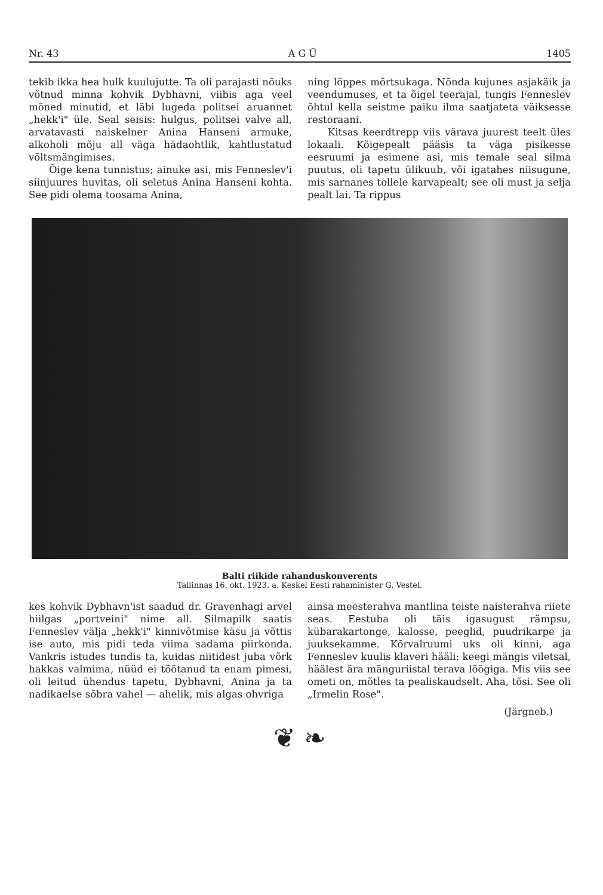Nr. 43 A G Ü 1405
tekib ikka hea hulk kuulujutte. Ta oli parajasti nõuks võtnud minna kohvik Dybhavni, viibis aga veel mõned minutid, et läbi lugeda politsei aruannet „hekk'i" üle. Seal seisis: hulgus, politsei valve all, arvatavasti naiskelner Anina Hanseni armuke, alkoholi mõju all väga hädaohtlik, kahtlustatud võltsmängimises.
Õige kena tunnistus; ainuke asi, mis Fenneslev'i siinjuures huvitas, oli seletus Anina Hanseni kohta. See pidi olema toosama Anina,
ning lõppes mõrtsukaga. Nõnda kujunes asjakäik ja veendumuses, et ta õigel teerajal, tungis Fenneslev õhtul kella seistme paiku ilma saatjateta väiksesse restoraani.
Kitsas keerdtrepp viis värava juurest teelt üles lokaali. Kõigepealt pääsis ta väga pisikesse eesruumi ja esimene asi, mis temale seal silma puutus, oli tapetu ülikuub, või igatahes niisugune, mis sarnanes tollele karvapealt; see oli must ja selja pealt lai. Ta rippus
Balti riikide rahanduskonverents
Tallinnas 16. okt. 1923. a. Keskel Eesti rahaminister G. Vestel.
kes kohvik Dybhavn'ist saadud dr. Gravenhagi arvel hiilgas „portveini" nime all. Silmapilk saatis Fenneslev välja „hekk'i" kinnivõtmise käsu ja võttis ise auto, mis pidi teda viima sadama piirkonda. Vankris istudes tundis ta, kuidas niitidest juba võrk hakkas valmima, nüüd ei töötanud ta enam pimesi, oli leitud ühendus tapetu, Dybhavni, Anina ja ta nadikaelse sõbra vahel — ahelik, mis algas ohvriga
ainsa meesterahva mantlina teiste naisterahva riiete seas. Eestuba oli täis igasugust rämpsu, kübarakartonge, kalosse, peeglid, puudrikarpe ja juuksekamme. Kõrvalruumi uks oli kinni, aga Fenneslev kuulis klaveri hääli: keegi mängis viletsal, häälest ära mänguriistal terava löögiga. Mis viis see ometi on, mõtles ta pealiskaudselt. Aha, tõsi. See oli „Irmelin Rose".
(Järgneb.)
❦ ❧